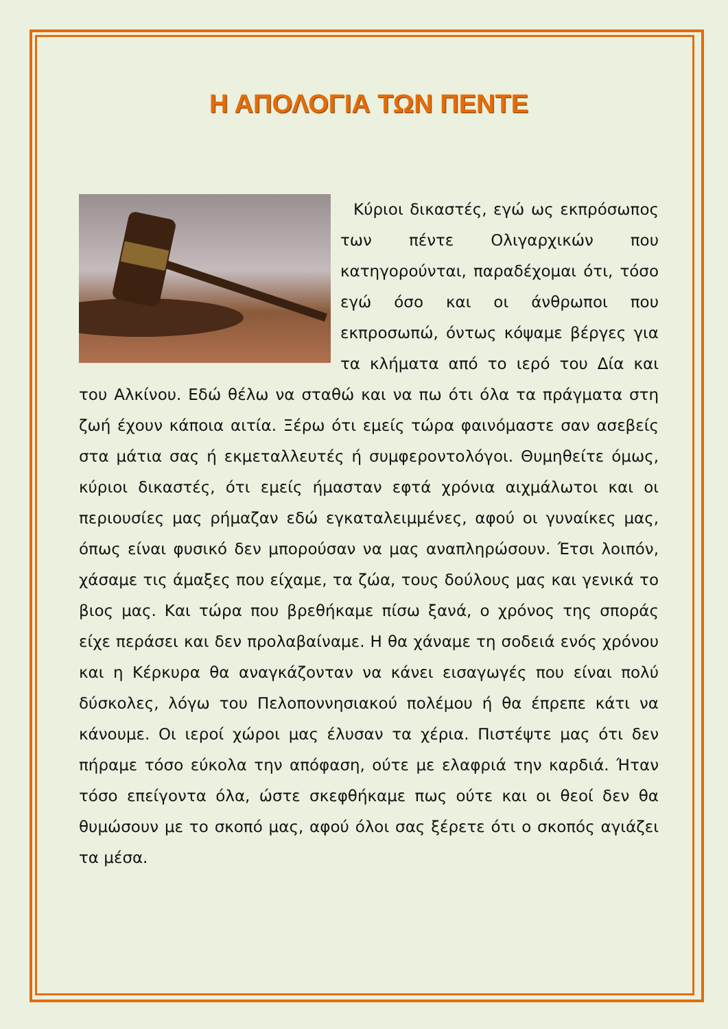Η ΑΠΟΛΟΓΙΑ ΤΩΝ ΠΕΝΤΕ
Κύριοι δικαστές, εγώ ως εκπρόσωπος των πέντε Ολιγαρχικών που κατηγορούνται, παραδέχομαι ότι, τόσο εγώ όσο και οι άνθρωποι που εκπροσωπώ, όντως κόψαμε βέργες για τα κλήματα από το ιερό του Δία και του Αλκίνου. Εδώ θέλω να σταθώ και να πω ότι όλα τα πράγματα στη ζωή έχουν κάποια αιτία. Ξέρω ότι εμείς τώρα φαινόμαστε σαν ασεβείς στα μάτια σας ή εκμεταλλευτές ή συμφεροντολόγοι. Θυμηθείτε όμως, κύριοι δικαστές, ότι εμείς ήμασταν εφτά χρόνια αιχμάλωτοι και οι περιουσίες μας ρήμαζαν εδώ εγκαταλειμμένες, αφού οι γυναίκες μας, όπως είναι φυσικό δεν μπορούσαν να μας αναπληρώσουν. Έτσι λοιπόν, χάσαμε τις άμαξες που είχαμε, τα ζώα, τους δούλους μας και γενικά το βιος μας. Και τώρα που βρεθήκαμε πίσω ξανά, ο χρόνος της σποράς είχε περάσει και δεν προλαβαίναμε. Η θα χάναμε τη σοδειά ενός χρόνου και η Κέρκυρα θα αναγκάζονταν να κάνει εισαγωγές που είναι πολύ δύσκολες, λόγω του Πελοποννησιακού πολέμου ή θα έπρεπε κάτι να κάνουμε. Οι ιεροί χώροι μας έλυσαν τα χέρια. Πιστέψτε μας ότι δεν πήραμε τόσο εύκολα την απόφαση, ούτε με ελαφριά την καρδιά. Ήταν τόσο επείγοντα όλα, ώστε σκεφθήκαμε πως ούτε και οι θεοί δεν θα θυμώσουν με το σκοπό μας, αφού όλοι σας ξέρετε ότι ο σκοπός αγιάζει τα μέσα.